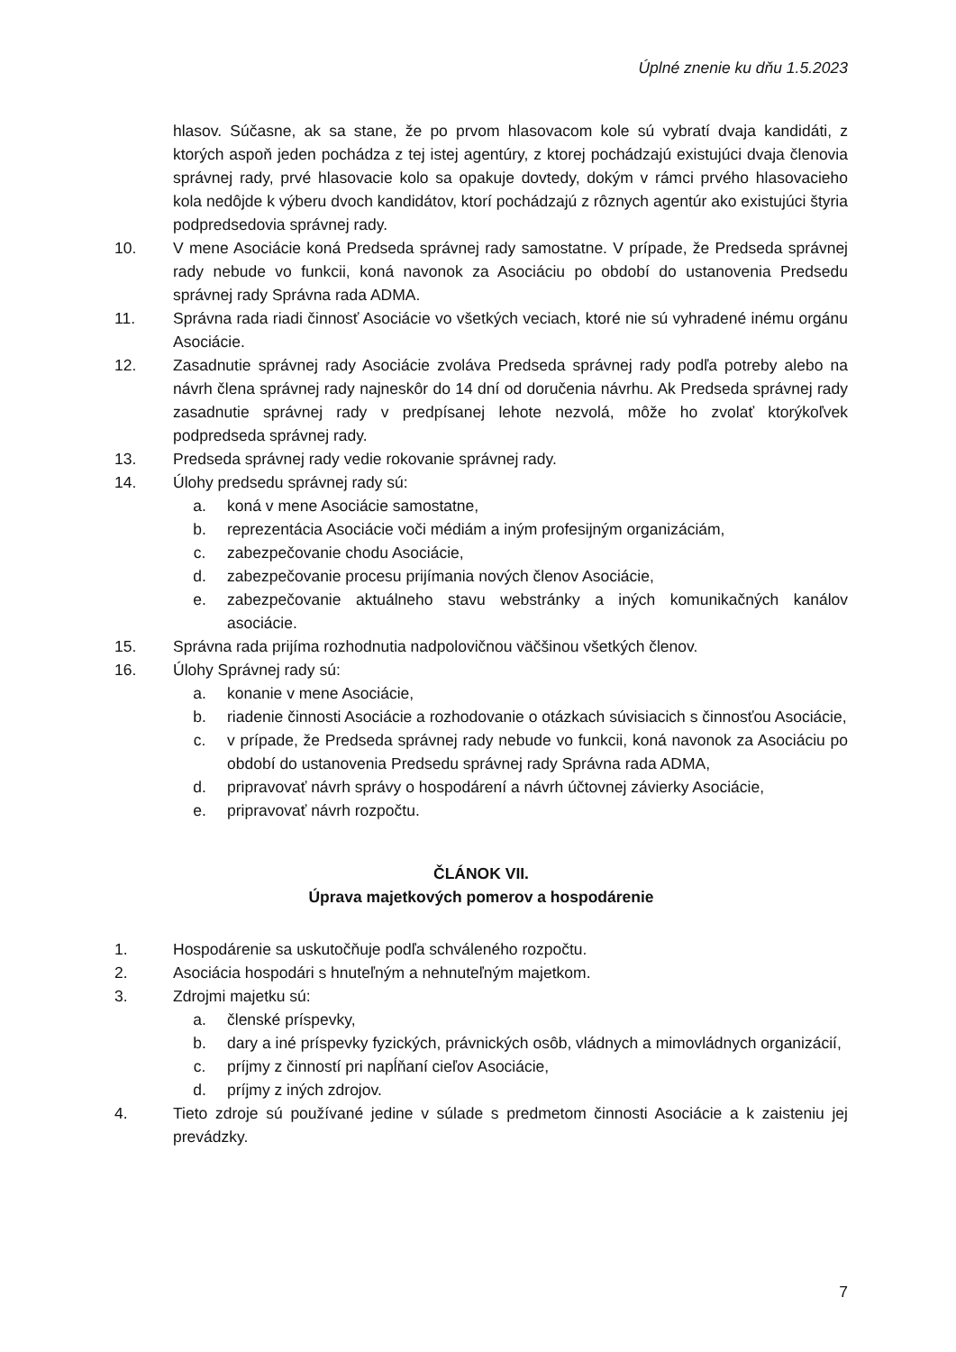Úplné znenie ku dňu 1.5.2023
hlasov. Súčasne, ak sa stane, že po prvom hlasovacom kole sú vybratí dvaja kandidáti, z ktorých aspoň jeden pochádza z tej istej agentúry, z ktorej pochádzajú existujúci dvaja členovia správnej rady, prvé hlasovacie kolo sa opakuje dovtedy, dokým v rámci prvého hlasovacieho kola nedôjde k výberu dvoch kandidátov, ktorí pochádzajú z rôznych agentúr ako existujúci štyria podpredsedovia správnej rady.
10. V mene Asociácie koná Predseda správnej rady samostatne. V prípade, že Predseda správnej rady nebude vo funkcii, koná navonok za Asociáciu po období do ustanovenia Predsedu správnej rady Správna rada ADMA.
11. Správna rada riadi činnosť Asociácie vo všetkých veciach, ktoré nie sú vyhradené inému orgánu Asociácie.
12. Zasadnutie správnej rady Asociácie zvoláva Predseda správnej rady podľa potreby alebo na návrh člena správnej rady najneskôr do 14 dní od doručenia návrhu. Ak Predseda správnej rady zasadnutie správnej rady v predpísanej lehote nezvolá, môže ho zvolať ktorýkoľvek podpredseda správnej rady.
13. Predseda správnej rady vedie rokovanie správnej rady.
14. Úlohy predsedu správnej rady sú:
a. koná v mene Asociácie samostatne,
b. reprezentácia Asociácie voči médiám a iným profesijným organizáciám,
c. zabezpečovanie chodu Asociácie,
d. zabezpečovanie procesu prijímania nových členov Asociácie,
e. zabezpečovanie aktuálneho stavu webstránky a iných komunikačných kanálov asociácie.
15. Správna rada prijíma rozhodnutia nadpolovičnou väčšinou všetkých členov.
16. Úlohy Správnej rady sú:
a. konanie v mene Asociácie,
b. riadenie činnosti Asociácie a rozhodovanie o otázkach súvisiacich s činnosťou Asociácie,
c. v prípade, že Predseda správnej rady nebude vo funkcii, koná navonok za Asociáciu po období do ustanovenia Predsedu správnej rady Správna rada ADMA,
d. pripravovať návrh správy o hospodárení a návrh účtovnej závierky Asociácie,
e. pripravovať návrh rozpočtu.
ČLÁNOK VII.
Úprava majetkových pomerov a hospodárenie
1. Hospodárenie sa uskutočňuje podľa schváleného rozpočtu.
2. Asociácia hospodári s hnuteľným a nehnuteľným majetkom.
3. Zdrojmi majetku sú:
a. členské príspevky,
b. dary a iné príspevky fyzických, právnických osôb, vládnych a mimovládnych organizácií,
c. príjmy z činností pri napĺňaní cieľov Asociácie,
d. príjmy z iných zdrojov.
4. Tieto zdroje sú používané jedine v súlade s predmetom činnosti Asociácie a k zaisteniu jej prevádzky.
7